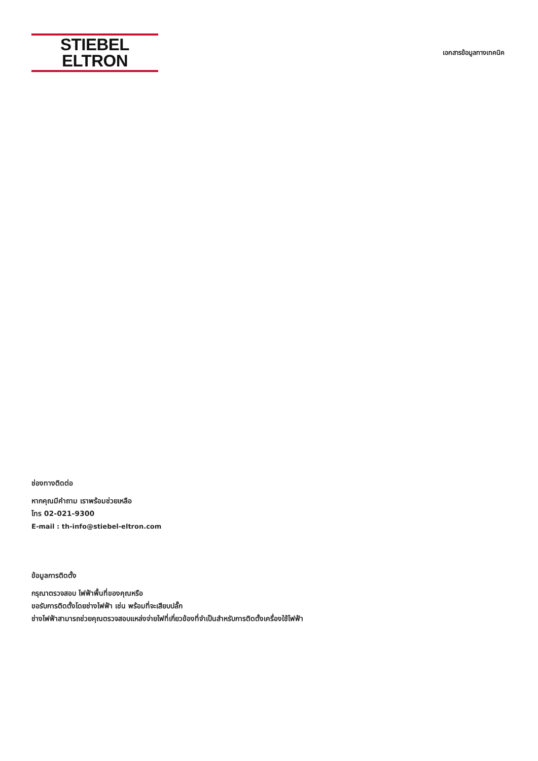STIEBEL ELTRON
เอกสารข้อมูลทางเทคนิค
ช่องทางติดต่อ
หากคุณมีคำถาม เราพร้อมช่วยเหลือ
โทร 02-021-9300
E-mail : th-info@stiebel-eltron.com
ข้อมูลการติดตั้ง
กรุณาตรวจสอบ ไฟฟ้าพื้นที่ของคุณหรือ
ขอรับการติดตั้งโดยช่างไฟฟ้า เช่น พร้อมที่จะเสียบปลั๊ก
ช่างไฟฟ้าสามารถช่วยคุณตรวจสอบแหล่งจ่ายไฟที่เกี่ยวข้องที่จำเป็นสำหรับการติดตั้งเครื่องใช้ไฟฟ้า